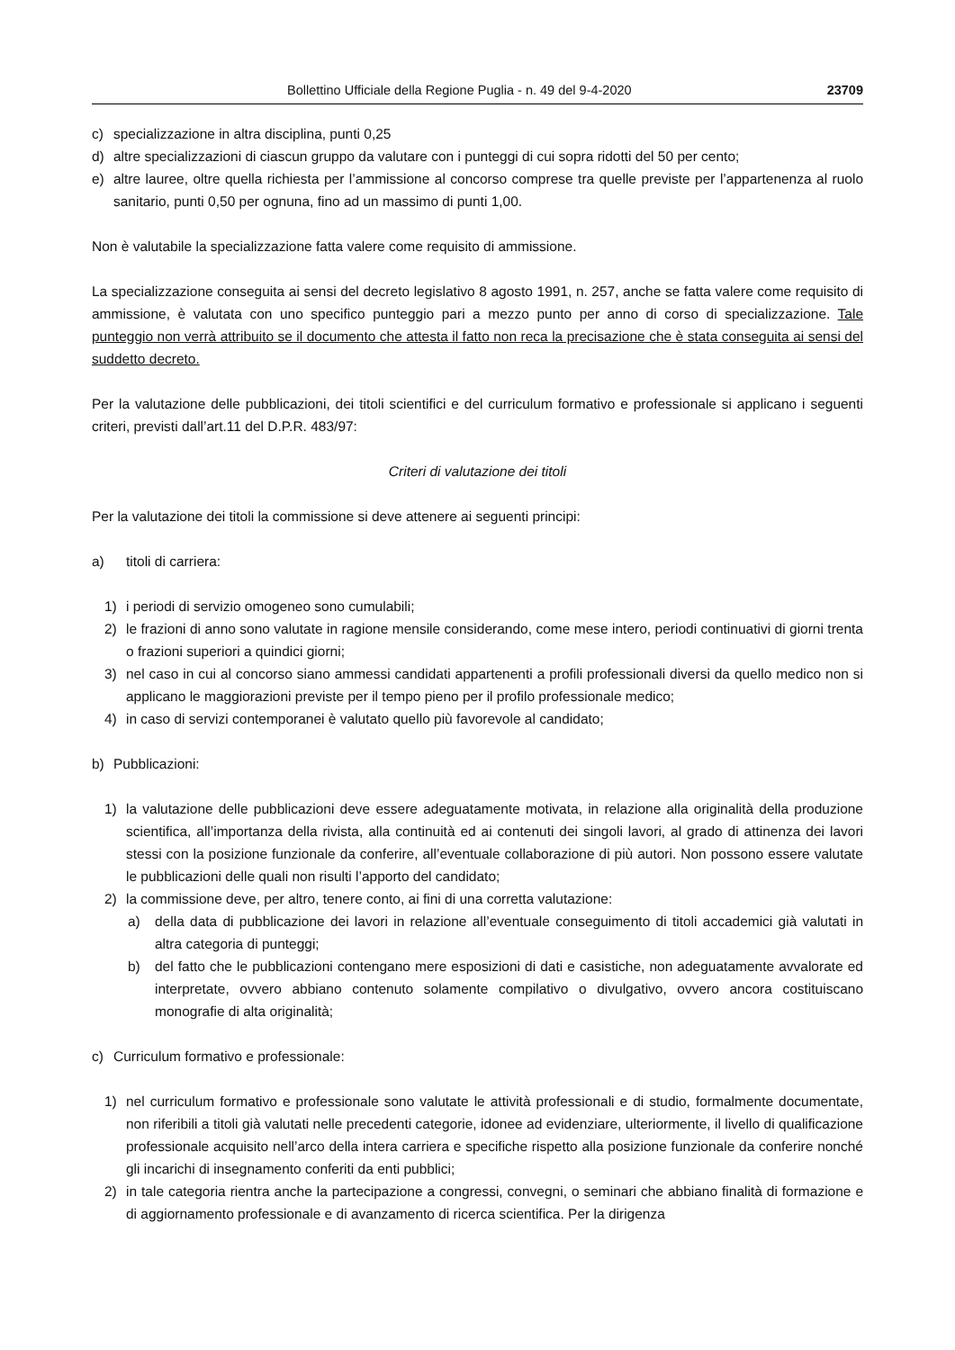Bollettino Ufficiale della Regione Puglia - n. 49 del 9-4-2020 23709
c) specializzazione in altra disciplina, punti 0,25
d) altre specializzazioni di ciascun gruppo da valutare con i punteggi di cui sopra ridotti del 50 per cento;
e) altre lauree, oltre quella richiesta per l’ammissione al concorso comprese tra quelle previste per l’appartenenza al ruolo sanitario, punti 0,50 per ognuna, fino ad un massimo di punti 1,00.
Non è valutabile la specializzazione fatta valere come requisito di ammissione.
La specializzazione conseguita ai sensi del decreto legislativo 8 agosto 1991, n. 257, anche se fatta valere come requisito di ammissione, è valutata con uno specifico punteggio pari a mezzo punto per anno di corso di specializzazione. Tale punteggio non verrà attribuito se il documento che attesta il fatto non reca la precisazione che è stata conseguita ai sensi del suddetto decreto.
Per la valutazione delle pubblicazioni, dei titoli scientifici e del curriculum formativo e professionale si applicano i seguenti criteri, previsti dall’art.11 del D.P.R. 483/97:
Criteri di valutazione dei titoli
Per la valutazione dei titoli la commissione si deve attenere ai seguenti principi:
a) titoli di carriera:
1) i periodi di servizio omogeneo sono cumulabili;
2) le frazioni di anno sono valutate in ragione mensile considerando, come mese intero, periodi continuativi di giorni trenta o frazioni superiori a quindici giorni;
3) nel caso in cui al concorso siano ammessi candidati appartenenti a profili professionali diversi da quello medico non si applicano le maggiorazioni previste per il tempo pieno per il profilo professionale medico;
4) in caso di servizi contemporanei è valutato quello più favorevole al candidato;
b) Pubblicazioni:
1) la valutazione delle pubblicazioni deve essere adeguatamente motivata, in relazione alla originalità della produzione scientifica, all’importanza della rivista, alla continuità ed ai contenuti dei singoli lavori, al grado di attinenza dei lavori stessi con la posizione funzionale da conferire, all’eventuale collaborazione di più autori. Non possono essere valutate le pubblicazioni delle quali non risulti l’apporto del candidato;
2) la commissione deve, per altro, tenere conto, ai fini di una corretta valutazione:
a) della data di pubblicazione dei lavori in relazione all’eventuale conseguimento di titoli accademici già valutati in altra categoria di punteggi;
b) del fatto che le pubblicazioni contengano mere esposizioni di dati e casistiche, non adeguatamente avvalorate ed interpretate, ovvero abbiano contenuto solamente compilativo o divulgativo, ovvero ancora costituiscano monografie di alta originalità;
c) Curriculum formativo e professionale:
1) nel curriculum formativo e professionale sono valutate le attività professionali e di studio, formalmente documentate, non riferibili a titoli già valutati nelle precedenti categorie, idonee ad evidenziare, ulteriormente, il livello di qualificazione professionale acquisito nell’arco della intera carriera e specifiche rispetto alla posizione funzionale da conferire nonché gli incarichi di insegnamento conferiti da enti pubblici;
2) in tale categoria rientra anche la partecipazione a congressi, convegni, o seminari che abbiano finalità di formazione e di aggiornamento professionale e di avanzamento di ricerca scientifica. Per la dirigenza